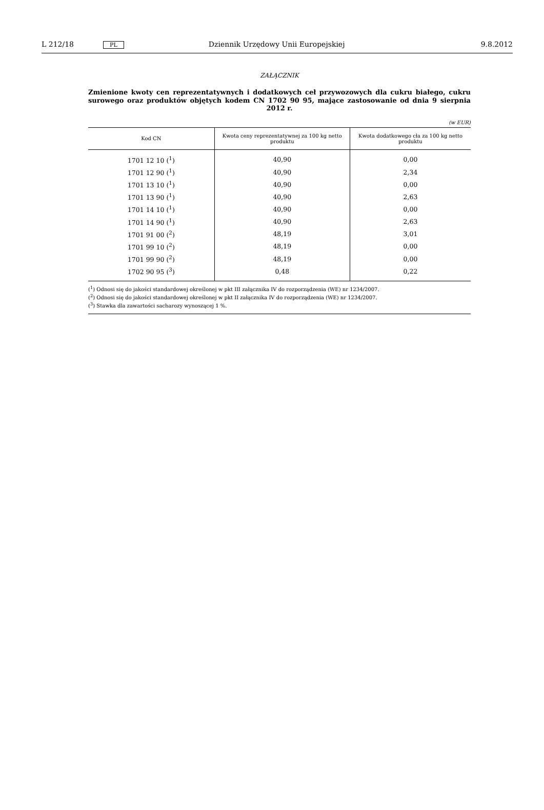L 212/18 PL Dziennik Urzędowy Unii Europejskiej 9.8.2012
ZAŁĄCZNIK
Zmienione kwoty cen reprezentatywnych i dodatkowych ceł przywozowych dla cukru białego, cukru surowego oraz produktów objętych kodem CN 1702 90 95, mające zastosowanie od dnia 9 sierpnia 2012 r.
(w EUR)
| Kod CN | Kwota ceny reprezentatywnej za 100 kg netto produktu | Kwota dodatkowego cła za 100 kg netto produktu |
| --- | --- | --- |
| 1701 12 10 (<sup>1</sup>) | 40,90 | 0,00 |
| 1701 12 90 (<sup>1</sup>) | 40,90 | 2,34 |
| 1701 13 10 (<sup>1</sup>) | 40,90 | 0,00 |
| 1701 13 90 (<sup>1</sup>) | 40,90 | 2,63 |
| 1701 14 10 (<sup>1</sup>) | 40,90 | 0,00 |
| 1701 14 90 (<sup>1</sup>) | 40,90 | 2,63 |
| 1701 91 00 (<sup>2</sup>) | 48,19 | 3,01 |
| 1701 99 10 (<sup>2</sup>) | 48,19 | 0,00 |
| 1701 99 90 (<sup>2</sup>) | 48,19 | 0,00 |
| 1702 90 95 (<sup>3</sup>) | 0,48 | 0,22 |
(<sup>1</sup>) Odnosi się do jakości standardowej określonej w pkt III załącznika IV do rozporządzenia (WE) nr 1234/2007.
(<sup>2</sup>) Odnosi się do jakości standardowej określonej w pkt II załącznika IV do rozporządzenia (WE) nr 1234/2007.
(<sup>3</sup>) Stawka dla zawartości sacharozy wynoszącej 1 %.